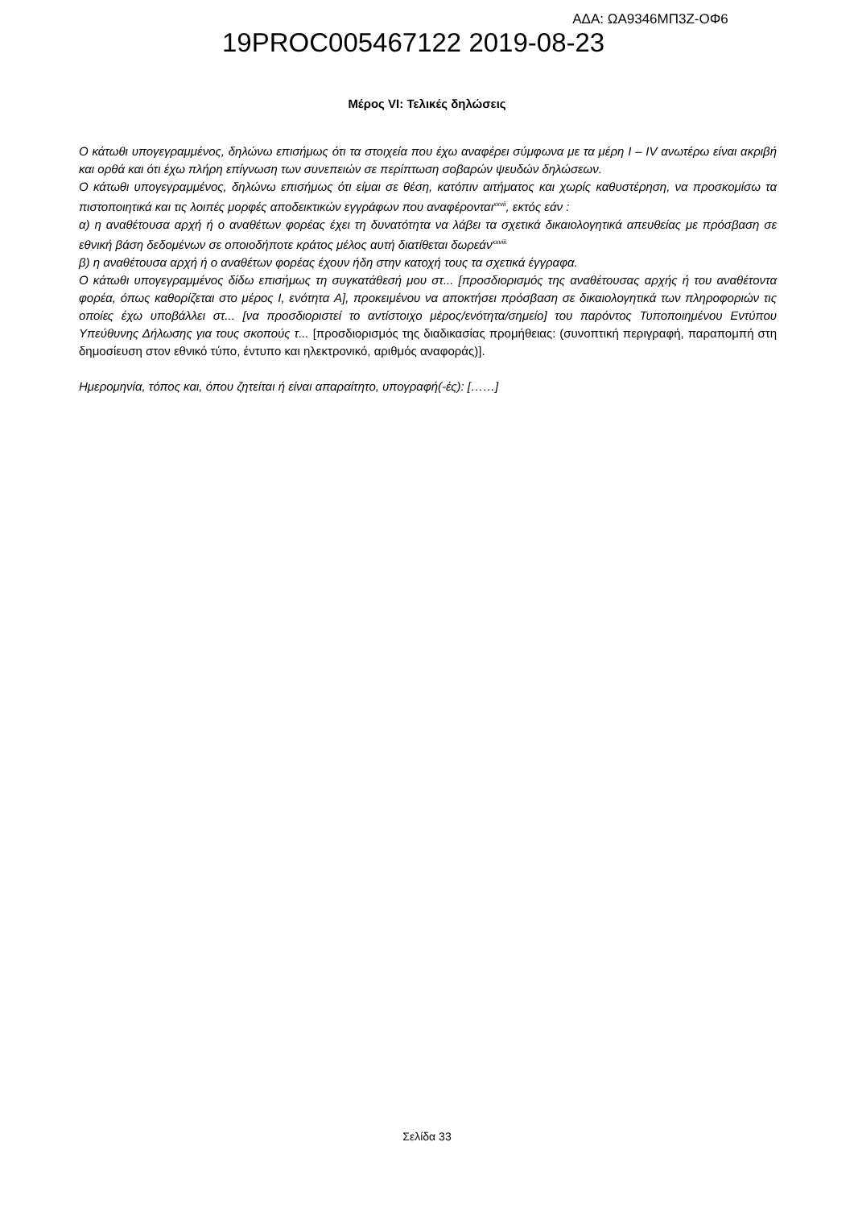19PROC005467122 2019-08-23
ΑΔΑ: ΩΑ9346ΜΠ3Ζ-ΟΦ6
Μέρος VI: Τελικές δηλώσεις
Ο κάτωθι υπογεγραμμένος, δηλώνω επισήμως ότι τα στοιχεία που έχω αναφέρει σύμφωνα με τα μέρη Ι – IV ανωτέρω είναι ακριβή και ορθά και ότι έχω πλήρη επίγνωση των συνεπειών σε περίπτωση σοβαρών ψευδών δηλώσεων.
Ο κάτωθι υπογεγραμμένος, δηλώνω επισήμως ότι είμαι σε θέση, κατόπιν αιτήματος και χωρίς καθυστέρηση, να προσκομίσω τα πιστοποιητικά και τις λοιπές μορφές αποδεικτικών εγγράφων που αναφέρονται<sup>xxvii</sup>, εκτός εάν :
α) η αναθέτουσα αρχή ή ο αναθέτων φορέας έχει τη δυνατότητα να λάβει τα σχετικά δικαιολογητικά απευθείας με πρόσβαση σε εθνική βάση δεδομένων σε οποιοδήποτε κράτος μέλος αυτή διατίθεται δωρεάν<sup>xxviii.</sup>
β) η αναθέτουσα αρχή ή ο αναθέτων φορέας έχουν ήδη στην κατοχή τους τα σχετικά έγγραφα.
Ο κάτωθι υπογεγραμμένος δίδω επισήμως τη συγκατάθεσή μου στ... [προσδιορισμός της αναθέτουσας αρχής ή του αναθέτοντα φορέα, όπως καθορίζεται στο μέρος I, ενότητα A], προκειμένου να αποκτήσει πρόσβαση σε δικαιολογητικά των πληροφοριών τις οποίες έχω υποβάλλει στ... [να προσδιοριστεί το αντίστοιχο μέρος/ενότητα/σημείο] του παρόντος Τυποποιημένου Εντύπου Υπεύθυνης Δήλωσης για τους σκοπούς τ... [προσδιορισμός της διαδικασίας προμήθειας: (συνοπτική περιγραφή, παραπομπή στη δημοσίευση στον εθνικό τύπο, έντυπο και ηλεκτρονικό, αριθμός αναφοράς)].
Ημερομηνία, τόπος και, όπου ζητείται ή είναι απαραίτητο, υπογραφή(-ές): [……]
Σελίδα 33